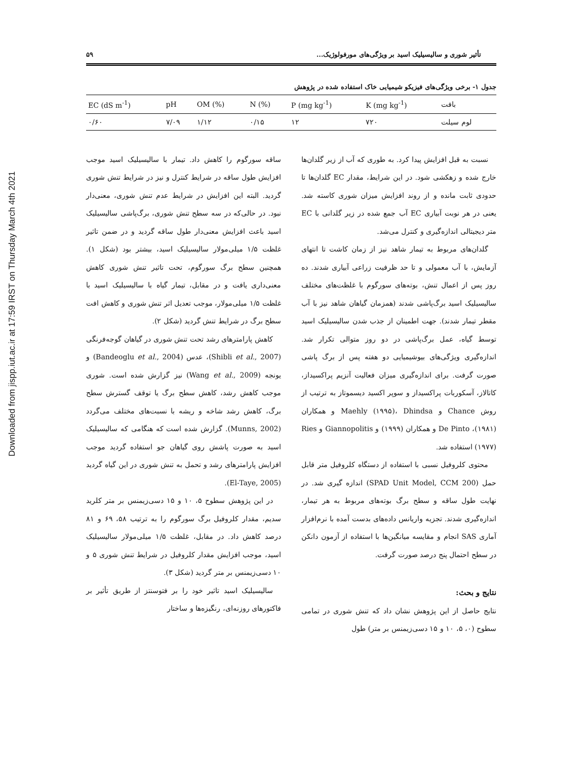Downloaded from jispp.iut.ac.ir at 17:59 IRST on Thursday March 4th 2021
تأثیر شوری و سالیسیلیک اسید بر ویژگی‌های مورفولوژیک... ۵۹
جدول ۱- برخی ویژگی‌های فیزیکو شیمیایی خاک استفاده شده در پژوهش
| EC (dS m<sup>-1</sup>) | pH | OM (%) | N (%) | P (mg kg<sup>-1</sup>) | K (mg kg<sup>-1</sup>) | بافت |
| --- | --- | --- | --- | --- | --- | --- |
| ۰/۶۰ | ۷/۰۹ | ۱/۱۲ | ۰/۱۵ | ۱۲ | ۷۲۰ | لوم سیلت |
نسبت به قبل افزایش پیدا کرد. به طوری که آب از زیر گلدان‌ها خارج شده و زهکشی شود. در این شرایط، مقدار EC گلدان‌ها تا حدودی ثابت مانده و از روند افزایش میزان شوری کاسته شد. یعنی در هر نوبت آبیاری EC آب جمع شده در زیر گلدانی با EC متر دیجیتالی اندازه‌گیری و کنترل می‌شد.
گلدان‌های مربوط به تیمار شاهد نیز از زمان کاشت تا انتهای آزمایش، با آب معمولی و تا حد ظرفیت زراعی آبیاری شدند. ده روز پس از اعمال تنش، بوته‌های سورگوم با غلظت‌های مختلف سالیسیلیک اسید برگ‌پاشی شدند (همزمان گیاهان شاهد نیز با آب مقطر تیمار شدند). جهت اطمینان از جذب شدن سالیسیلیک اسید توسط گیاه، عمل برگ‌پاشی در دو روز متوالی تکرار شد. اندازه‌گیری ویژگی‌های بیوشیمیایی دو هفته پس از برگ پاشی صورت گرفت. برای اندازه‌گیری میزان فعالیت آنزیم پراکسیداز، کاتالاز، آسکوربات پراکسیداز و سوپر اکسید دیسموتاز به ترتیب از روش Chance و Maehly (۱۹۹۵)، Dhindsa و همکاران (۱۹۸۱)، De Pinto و همکاران (۱۹۹۹) و Giannopolitis و Ries (۱۹۷۷) استفاده شد.
محتوی کلروفیل نسبی با استفاده از دستگاه کلروفیل متر قابل حمل (SPAD Unit Model, CCM 200) اندازه گیری شد. در نهایت طول ساقه و سطح برگ بوته‌های مربوط به هر تیمار، اندازه‌گیری شدند. تجزیه واریانس داده‌های بدست آمده با نرم‌افزار آماری SAS انجام و مقایسه میانگین‌ها با استفاده از آزمون دانکن در سطح احتمال پنج درصد صورت گرفت.
نتایج و بحث:
نتایج حاصل از این پژوهش نشان داد که تنش شوری در تمامی سطوح (۰، ۵، ۱۰ و ۱۵ دسی‌زیمنس بر متر) طول
ساقه سورگوم را کاهش داد. تیمار با سالیسیلیک اسید موجب افزایش طول ساقه در شرایط کنترل و نیز در شرایط تنش شوری گردید. البته این افزایش در شرایط عدم تنش شوری، معنی‌دار نبود. در حالی‌که در سه سطح تنش شوری، برگ‌پاشی سالیسیلیک اسید باعث افزایش معنی‌دار طول ساقه گردید و در ضمن تاثیر غلظت ۱/۵ میلی‌مولار سالیسیلیک اسید، بیشتر بود (شکل ۱). همچنین سطح برگ سورگوم، تحت تاثیر تنش شوری کاهش معنی‌داری یافت و در مقابل، تیمار گیاه با سالیسیلیک اسید با غلظت ۱/۵ میلی‌مولار، موجب تعدیل اثر تنش شوری و کاهش افت سطح برگ در شرایط تنش گردید (شکل ۲).
کاهش پارامترهای رشد تحت تنش شوری در گیاهان گوجه‌فرنگی (Shibli et al., 2007)، عدس (Bandeoglu et al., 2004) و یونجه (Wang et al., 2009) نیز گزارش شده است. شوری موجب کاهش رشد، کاهش سطح برگ یا توقف گسترش سطح برگ، کاهش رشد شاخه و ریشه با نسبت‌های مختلف می‌گردد (Munns, 2002). گزارش شده است که هنگامی که سالیسیلیک اسید به صورت پاشش روی گیاهان جو استفاده گردید موجب افزایش پارامترهای رشد و تحمل به تنش شوری در این گیاه گردید (El-Taye, 2005).
در این پژوهش سطوح ۵، ۱۰ و ۱۵ دسی‌زیمنس بر متر کلرید سدیم، مقدار کلروفیل برگ سورگوم را به ترتیب ۵۸، ۶۹ و ۸۱ درصد کاهش داد. در مقابل، غلظت ۱/۵ میلی‌مولار سالیسیلیک اسید، موجب افزایش مقدار کلروفیل در شرایط تنش شوری ۵ و ۱۰ دسی‌زیمنس بر متر گردید (شکل ۳).
سالیسیلیک اسید تاثیر خود را بر فتوسنتز از طریق تأثیر بر فاکتورهای روزنه‌ای، رنگیزه‌ها و ساختار